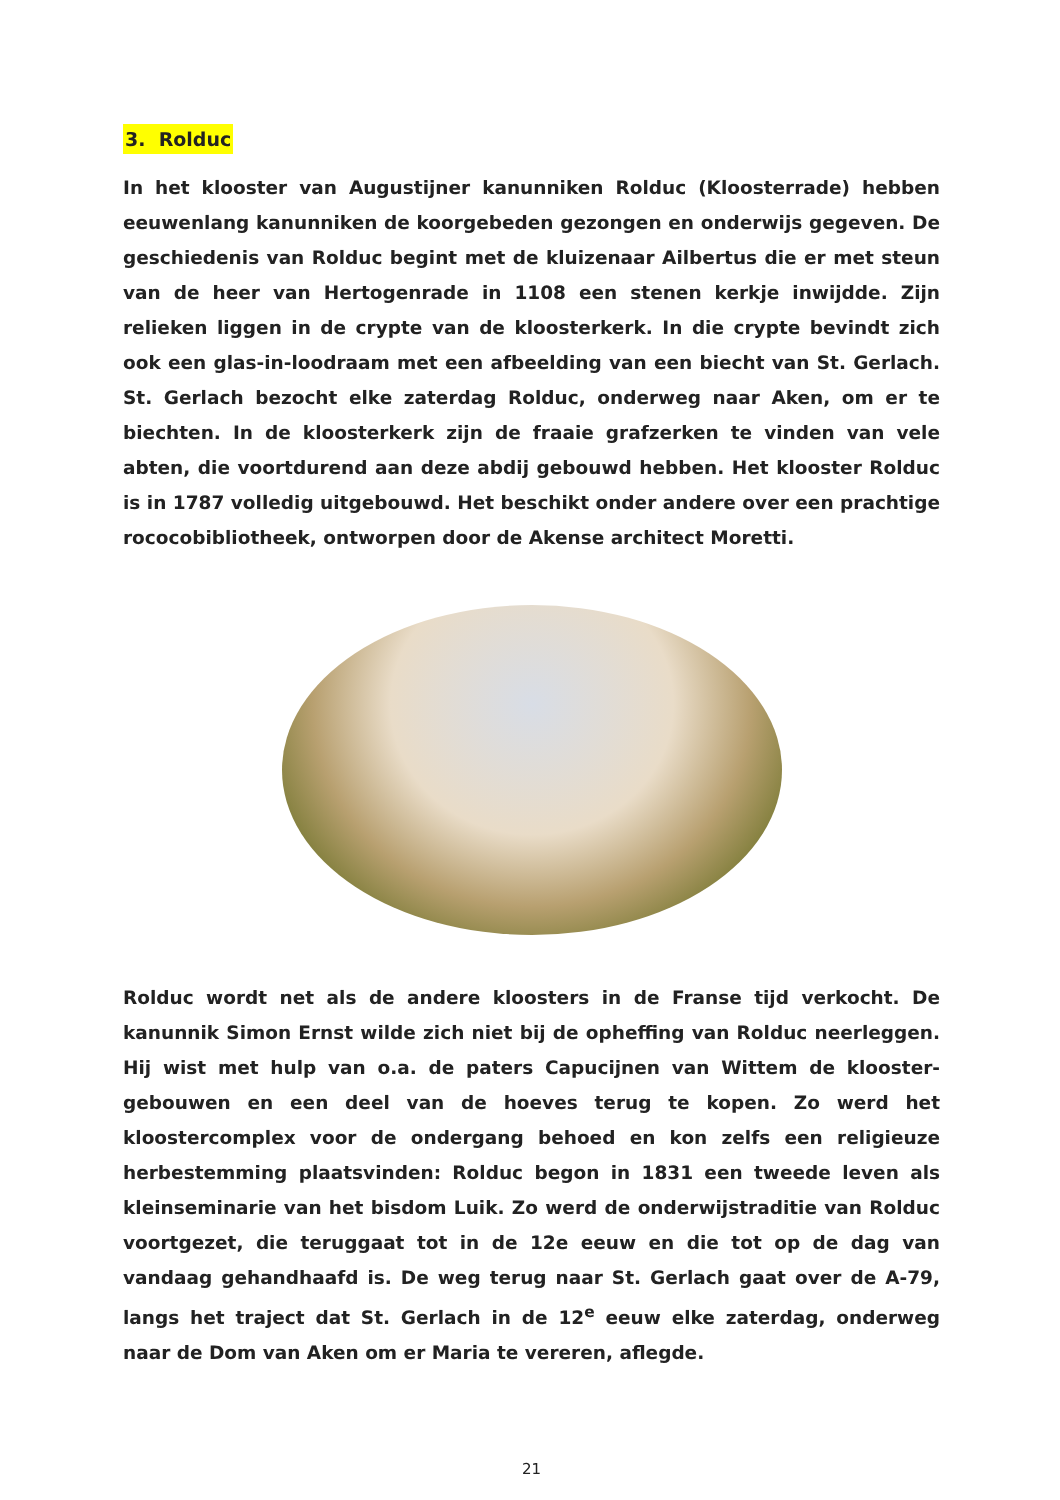3. Rolduc
In het klooster van Augustijner kanunniken Rolduc (Kloosterrade) hebben eeuwenlang kanunniken de koorgebeden gezongen en onderwijs gegeven. De geschiedenis van Rolduc begint met de kluizenaar Ailbertus die er met steun van de heer van Hertogenrade in 1108 een stenen kerkje inwijdde. Zijn relieken liggen in de crypte van de kloosterkerk. In die crypte bevindt zich ook een glas-in-loodraam met een afbeelding van een biecht van St. Gerlach. St. Gerlach bezocht elke zaterdag Rolduc, onderweg naar Aken, om er te biechten. In de kloosterkerk zijn de fraaie grafzerken te vinden van vele abten, die voortdurend aan deze abdij gebouwd hebben. Het klooster Rolduc is in 1787 volledig uitgebouwd. Het beschikt onder andere over een prachtige rococobibliotheek, ontworpen door de Akense architect Moretti.
Rolduc wordt net als de andere kloosters in de Franse tijd verkocht. De kanunnik Simon Ernst wilde zich niet bij de opheffing van Rolduc neerleggen. Hij wist met hulp van o.a. de paters Capucijnen van Wittem de klooster-gebouwen en een deel van de hoeves terug te kopen. Zo werd het kloostercomplex voor de ondergang behoed en kon zelfs een religieuze herbestemming plaatsvinden: Rolduc begon in 1831 een tweede leven als kleinseminarie van het bisdom Luik. Zo werd de onderwijstraditie van Rolduc voortgezet, die teruggaat tot in de 12e eeuw en die tot op de dag van vandaag gehandhaafd is. De weg terug naar St. Gerlach gaat over de A-79, langs het traject dat St. Gerlach in de 12<sup>e</sup> eeuw elke zaterdag, onderweg naar de Dom van Aken om er Maria te vereren, aflegde.
21